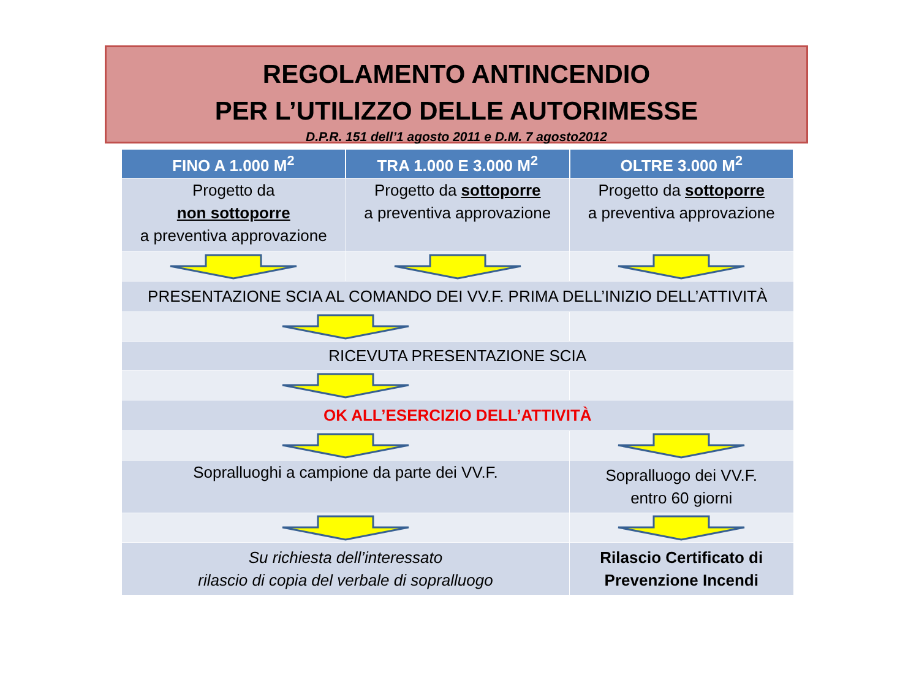REGOLAMENTO ANTINCENDIO
PER L’UTILIZZO DELLE AUTORIMESSE
D.P.R. 151 dell’1 agosto 2011 e D.M. 7 agosto2012
| FINO A 1.000 M<sup>2</sup> | TRA 1.000 E 3.000 M<sup>2</sup> | OLTRE 3.000 M<sup>2</sup> |
| --- | --- | --- |
| Progetto da non sottoporre a preventiva approvazione | Progetto da sottoporre a preventiva approvazione | Progetto da sottoporre a preventiva approvazione |
| PRESENTAZIONE SCIA AL COMANDO DEI VV.F. PRIMA DELL’INIZIO DELL’ATTIVITÀ | | |
| RICEVUTA PRESENTAZIONE SCIA | | |
| OK ALL’ESERCIZIO DELL’ATTIVITÀ | | |
| Sopralluoghi a campione da parte dei VV.F. | | Sopralluogo dei VV.F. entro 60 giorni |
| Su richiesta dell’interessato rilascio di copia del verbale di sopralluogo | | Rilascio Certificato di Prevenzione Incendi |